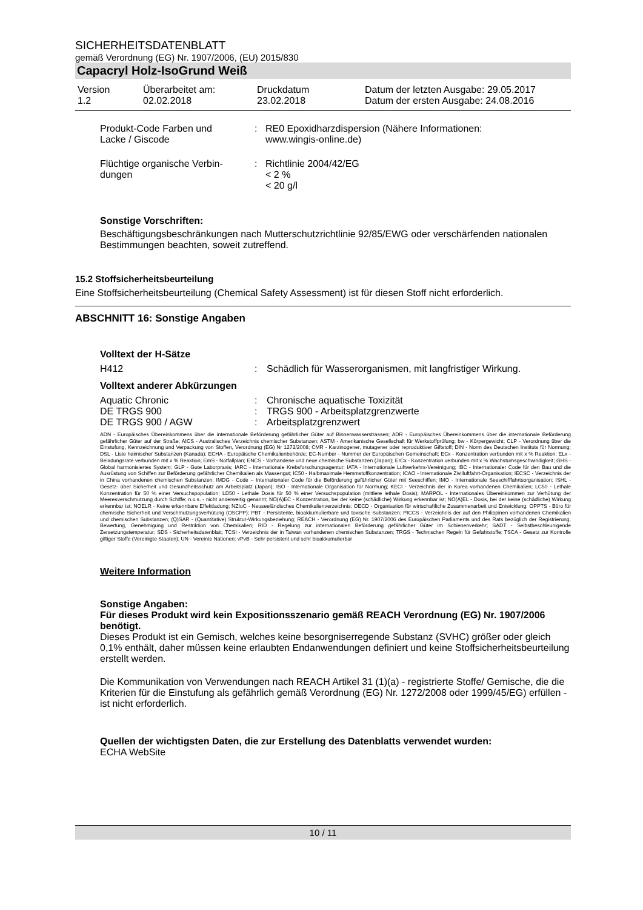SICHERHEITSDATENBLATT
gemäß Verordnung (EG) Nr. 1907/2006, (EU) 2015/830
Capacryl Holz-IsoGrund Weiß
| Version 1.2 | Überarbeitet am: 02.02.2018 | Druckdatum 23.02.2018 | Datum der letzten Ausgabe: 29.05.2017 Datum der ersten Ausgabe: 24.08.2016 |
| Produkt-Code Farben und Lacke / Giscode | : | RE0 Epoxidharzdispersion (Nähere Informationen: www.wingis-online.de) |
| Flüchtige organische Verbin- dungen | : | Richtlinie 2004/42/EG < 2 % < 20 g/l |
Sonstige Vorschriften:
Beschäftigungsbeschränkungen nach Mutterschutzrichtlinie 92/85/EWG oder verschärfenden nationalen Bestimmungen beachten, soweit zutreffend.
15.2 Stoffsicherheitsbeurteilung
Eine Stoffsicherheitsbeurteilung (Chemical Safety Assessment) ist für diesen Stoff nicht erforderlich.
ABSCHNITT 16: Sonstige Angaben
Volltext der H-Sätze
| H412 | : | Schädlich für Wasserorganismen, mit langfristiger Wirkung. |
Volltext anderer Abkürzungen
| Aquatic Chronic | : | Chronische aquatische Toxizität |
| DE TRGS 900 | : | TRGS 900 - Arbeitsplatzgrenzwerte |
| DE TRGS 900 / AGW | : | Arbeitsplatzgrenzwert |
ADN - Europäisches Übereinkommens über die internationale Beförderung gefährlicher Güter auf Binnenwasserstrassen; ADR - Europäisches Übereinkommens über die internationale Beförderung gefährlicher Güter auf der Straße; AICS - Australisches Verzeichnis chemischer Substanzen; ASTM - Amerikanische Gesellschaft für Werkstoffprüfung; bw - Körpergewicht; CLP - Verordnung über die Einstufung, Kennzeichnung und Verpackung von Stoffen, Verordnung (EG) Nr 1272/2008; CMR - Karzinogener, mutagener oder reproduktiver Giftstoff; DIN - Norm des Deutschen Instituts für Normung; DSL - Liste heimischer Substanzen (Kanada); ECHA - Europäische Chemikalienbehörde; EC-Number - Nummer der Europäischen Gemeinschaft; ECx - Konzentration verbunden mit x % Reaktion; ELx - Beladungsrate verbunden mit x % Reaktion; EmS - Notfallplan; ENCS - Vorhandene und neue chemische Substanzen (Japan); ErCx - Konzentration verbunden mit x % Wachstumsgeschwindigkeit; GHS - Global harmonisiertes System; GLP - Gute Laborpraxis; IARC - Internationale Krebsforschungsagentur; IATA - Internationale Luftverkehrs-Vereinigung; IBC - Internationaler Code für den Bau und die Ausrüstung von Schiffen zur Beförderung gefährlicher Chemikalien als Massengut; IC50 - Halbmaximale Hemmstoffkonzentration; ICAO - Internationale Zivilluftfahrt-Organisation; IECSC - Verzeichnis der in China vorhandenen chemischen Substanzen; IMDG - Code – Internationaler Code für die Beförderung gefährlicher Güter mit Seeschiffen; IMO - Internationale Seeschifffahrtsorganisation; ISHL - Gesetz- über Sicherheit und Gesundheitsschutz am Arbeitsplatz (Japan); ISO - Internationale Organisation für Normung; KECI - Verzeichnis der in Korea vorhandenen Chemikalien; LC50 - Lethale Konzentration für 50 % einer Versuchspopulation; LD50 - Lethale Dosis für 50 % einer Versuchspopulation (mittlere lethale Dosis); MARPOL - Internationales Übereinkommen zur Verhütung der Meeresverschmutzung durch Schiffe; n.o.s. - nicht anderweitig genannt; NO(A)EC - Konzentration, bei der keine (schädliche) Wirkung erkennbar ist; NO(A)EL - Dosis, bei der keine (schädliche) Wirkung erkennbar ist; NOELR - Keine erkennbare Effektladung; NZIoC - Neuseeländisches Chemikalienverzeichnis; OECD - Organisation für wirtschaftliche Zusammenarbeit und Entwicklung; OPPTS - Büro für chemische Sicherheit und Verschmutzungsverhütung (OSCPP); PBT - Persistente, bioakkumulierbare und toxische Substanzen; PICCS - Verzeichnis der auf den Philippinen vorhandenen Chemikalien und chemischen Substanzen; (Q)SAR - (Quantitative) Struktur-Wirkungsbeziehung; REACH - Verordnung (EG) Nr. 1907/2006 des Europäischen Parliaments und des Rats bezüglich der Registrierung, Bewertung, Genehmigung und Restriktion von Chemikalien; RID - Regelung zur internationalen Beförderung gefährlicher Güter im Schienenverkehr; SADT - Selbstbeschleunigende Zersetzungstemperatur; SDS - Sicherheitsdatenblatt; TCSI - Verzeichnis der in Taiwan vorhandenen chemischen Substanzen; TRGS - Technischen Regeln für Gefahrstoffe; TSCA - Gesetz zur Kontrolle giftiger Stoffe (Vereinigte Staaten); UN - Vereinte Nationen; vPvB - Sehr persistent und sehr bioakkumulierbar
Weitere Information
Sonstige Angaben:
Für dieses Produkt wird kein Expositionsszenario gemäß REACH Verordnung (EG) Nr. 1907/2006 benötigt.
Dieses Produkt ist ein Gemisch, welches keine besorgniserregende Substanz (SVHC) größer oder gleich 0,1% enthält, daher müssen keine erlaubten Endanwendungen definiert und keine Stoffsicherheitsbeurteilung erstellt werden.
Die Kommunikation von Verwendungen nach REACH Artikel 31 (1)(a) - registrierte Stoffe/ Gemische, die die Kriterien für die Einstufung als gefährlich gemäß Verordnung (EG) Nr. 1272/2008 oder 1999/45/EG) erfüllen - ist nicht erforderlich.
Quellen der wichtigsten Daten, die zur Erstellung des Datenblatts verwendet wurden:
ECHA WebSite
10 / 11